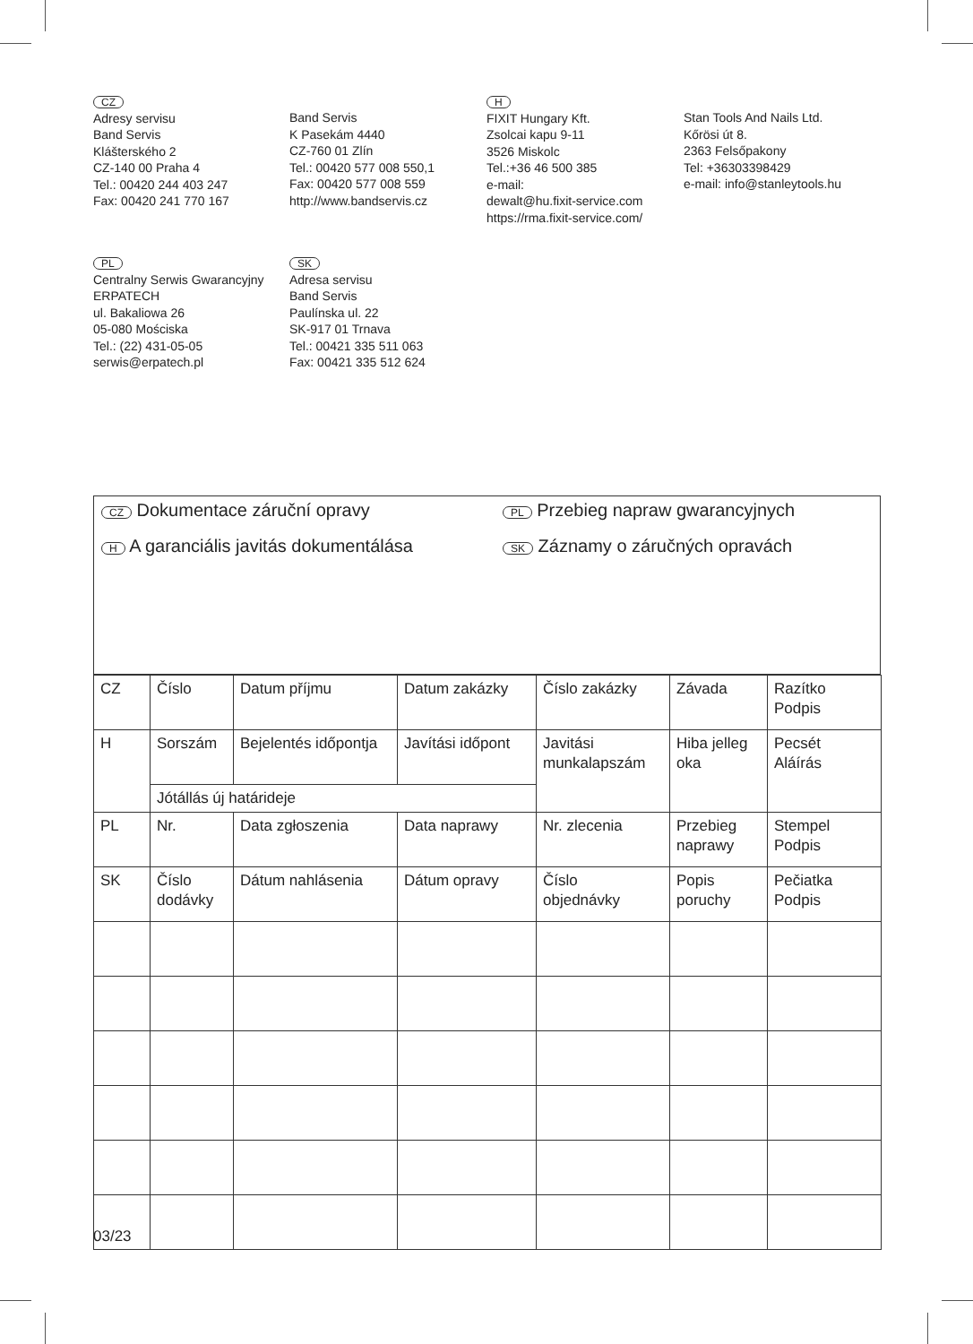CZ
Adresy servisu
Band Servis
Klášterského 2
CZ-140 00 Praha 4
Tel.: 00420 244 403 247
Fax: 00420 241 770 167
Band Servis
K Pasekám 4440
CZ-760 01 Zlín
Tel.: 00420 577 008 550,1
Fax: 00420 577 008 559
http://www.bandservis.cz
H
FIXIT Hungary Kft.
Zsolcai kapu 9-11
3526 Miskolc
Tel.:+36 46 500 385
e-mail:
dewalt@hu.fixit-service.com
https://rma.fixit-service.com/
Stan Tools And Nails Ltd.
Kőrösi út 8.
2363 Felsőpakony
Tel: +36303398429
e-mail: info@stanleytools.hu
PL
Centralny Serwis Gwarancyjny
ERPATECH
ul. Bakaliowa 26
05-080 Mościska
Tel.: (22) 431-05-05
serwis@erpatech.pl
SK
Adresa servisu
Band Servis
Paulínska ul. 22
SK-917 01 Trnava
Tel.: 00421 335 511 063
Fax: 00421 335 512 624
CZ Dokumentace záruční opravy
PL Przebieg napraw gwarancyjnych
H A garanciális javitás dokumentálása
SK Záznamy o záručných opravách
| CZ | Číslo | Datum příjmu | Datum zakázky | Číslo zakázky | Závada | Razítko Podpis |
| H | Sorszám | Bejelentés időpontja | Javítási időpont | Javitási munkalapszám | Hiba jelleg oka | Pecsét Aláírás |
| | Jótállás új határideje | | | | | |
| PL | Nr. | Data zgłoszenia | Data naprawy | Nr. zlecenia | Przebieg naprawy | Stempel Podpis |
| SK | Číslo dodávky | Dátum nahlásenia | Dátum opravy | Číslo objednávky | Popis poruchy | Pečiatka Podpis |
03/23